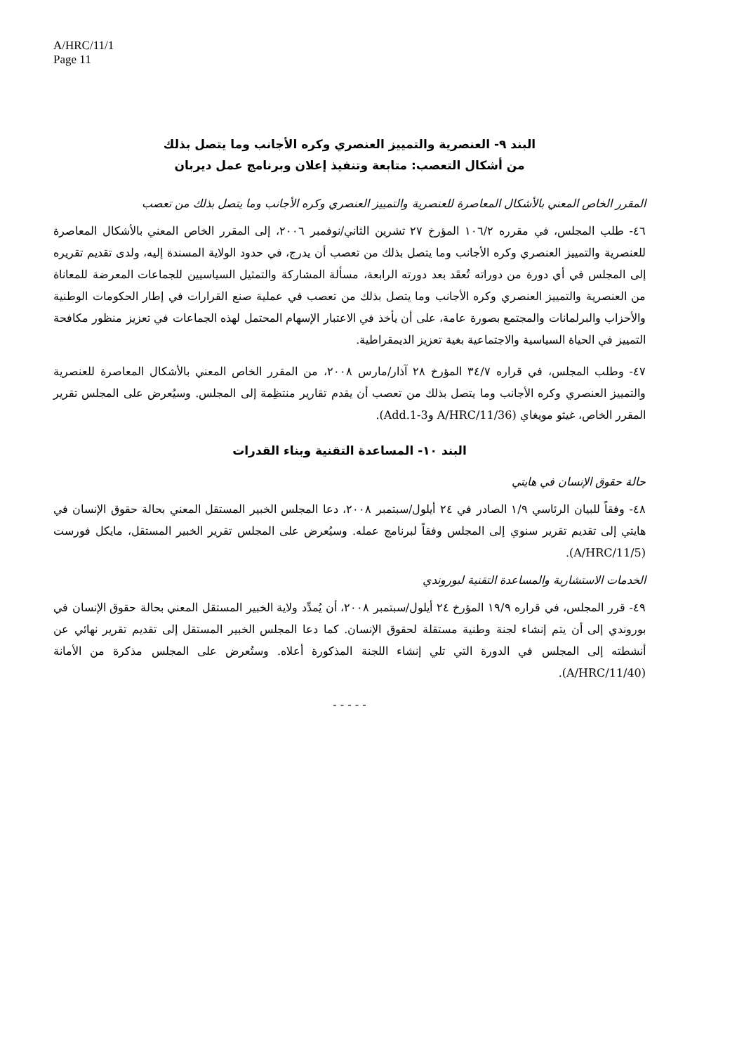A/HRC/11/1
Page 11
البند ٩- العنصرية والتمييز العنصري وكره الأجانب وما يتصل بذلك
من أشكال التعصب: متابعة وتنفيذ إعلان وبرنامج عمل ديربان
المقرر الخاص المعني بالأشكال المعاصرة للعنصرية والتمييز العنصري وكره الأجانب وما يتصل بذلك من تعصب
٤٦- طلب المجلس، في مقرره ١٠٦/٢ المؤرخ ٢٧ تشرين الثاني/نوفمبر ٢٠٠٦، إلى المقرر الخاص المعني بالأشكال المعاصرة للعنصرية والتمييز العنصري وكره الأجانب وما يتصل بذلك من تعصب أن يدرج، في حدود الولاية المسندة إليه، ولدى تقديم تقريره إلى المجلس في أي دورة من دوراته تُعقَد بعد دورته الرابعة، مسألة المشاركة والتمثيل السياسيين للجماعات المعرضة للمعاناة من العنصرية والتمييز العنصري وكره الأجانب وما يتصل بذلك من تعصب في عملية صنع القرارات في إطار الحكومات الوطنية والأحزاب والبرلمانات والمجتمع بصورة عامة، على أن يأخذ في الاعتبار الإسهام المحتمل لهذه الجماعات في تعزيز منظور مكافحة التمييز في الحياة السياسية والاجتماعية بغية تعزيز الديمقراطية.
٤٧- وطلب المجلس، في قراره ٣٤/٧ المؤرخ ٢٨ آذار/مارس ٢٠٠٨، من المقرر الخاص المعني بالأشكال المعاصرة للعنصرية والتمييز العنصري وكره الأجانب وما يتصل بذلك من تعصب أن يقدم تقارير منتظِمة إلى المجلس. وسيُعرض على المجلس تقرير المقرر الخاص، غيثو مويغاي (A/HRC/11/36 وAdd.1-3).
البند ١٠- المساعدة التقنية وبناء القدرات
حالة حقوق الإنسان في هايتي
٤٨- وفقاً للبيان الرئاسي ١/٩ الصادر في ٢٤ أيلول/سبتمبر ٢٠٠٨، دعا المجلس الخبير المستقل المعني بحالة حقوق الإنسان في هايتي إلى تقديم تقرير سنوي إلى المجلس وفقاً لبرنامج عمله. وسيُعرض على المجلس تقرير الخبير المستقل، مايكل فورست (A/HRC/11/5).
الخدمات الاستشارية والمساعدة التقنية لبوروندي
٤٩- قرر المجلس، في قراره ١٩/٩ المؤرخ ٢٤ أيلول/سبتمبر ٢٠٠٨، أن يُمدِّد ولاية الخبير المستقل المعني بحالة حقوق الإنسان في بوروندي إلى أن يتم إنشاء لجنة وطنية مستقلة لحقوق الإنسان. كما دعا المجلس الخبير المستقل إلى تقديم تقرير نهائي عن أنشطته إلى المجلس في الدورة التي تلي إنشاء اللجنة المذكورة أعلاه. وستُعرض على المجلس مذكرة من الأمانة (A/HRC/11/40).
- - - - -